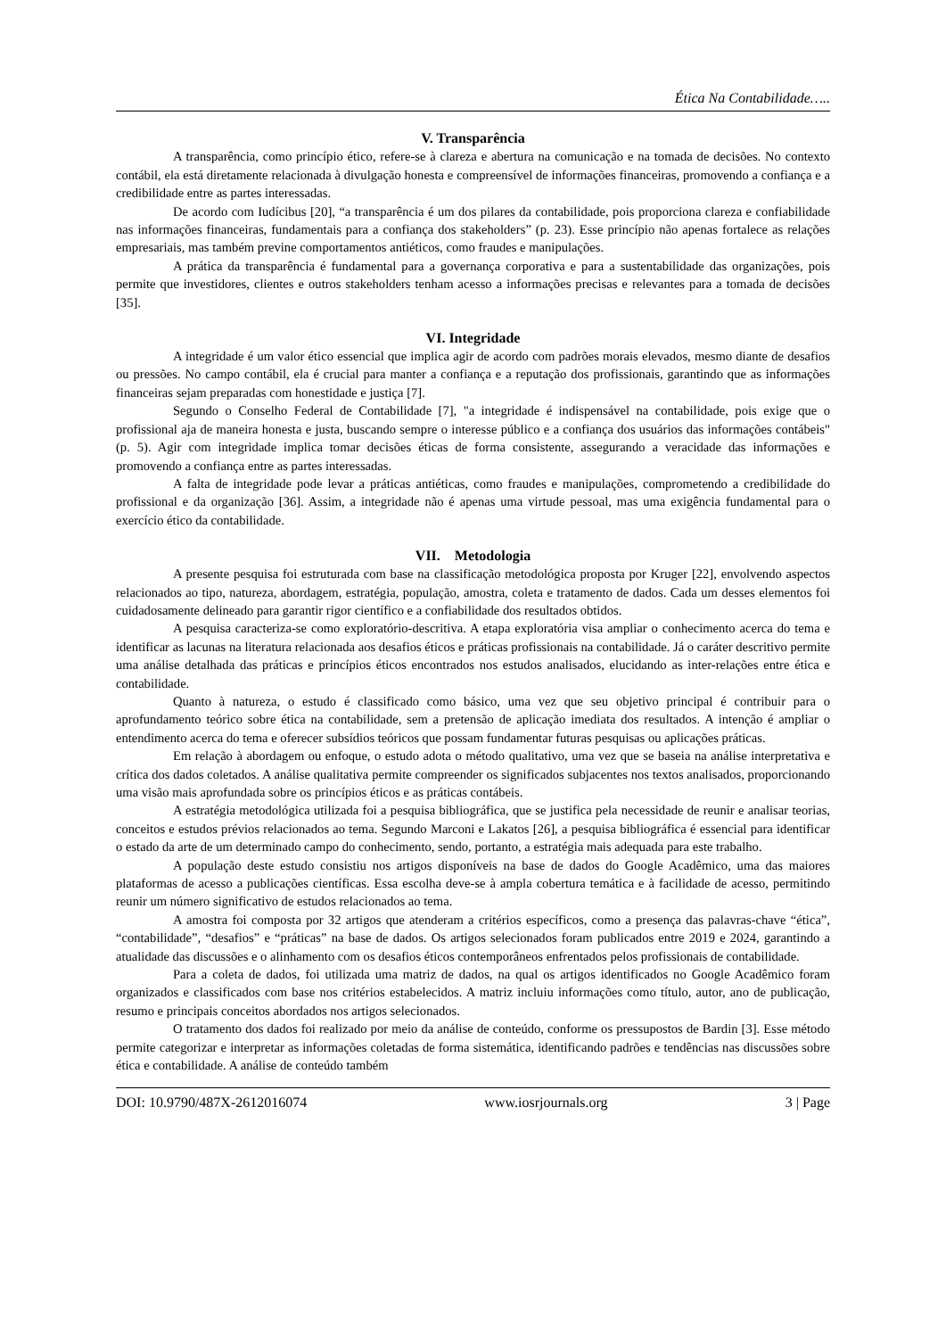Ética Na Contabilidade…..
V. Transparência
A transparência, como princípio ético, refere-se à clareza e abertura na comunicação e na tomada de decisões. No contexto contábil, ela está diretamente relacionada à divulgação honesta e compreensível de informações financeiras, promovendo a confiança e a credibilidade entre as partes interessadas.
De acordo com Iudícibus [20], “a transparência é um dos pilares da contabilidade, pois proporciona clareza e confiabilidade nas informações financeiras, fundamentais para a confiança dos stakeholders” (p. 23). Esse princípio não apenas fortalece as relações empresariais, mas também previne comportamentos antiéticos, como fraudes e manipulações.
A prática da transparência é fundamental para a governança corporativa e para a sustentabilidade das organizações, pois permite que investidores, clientes e outros stakeholders tenham acesso a informações precisas e relevantes para a tomada de decisões [35].
VI. Integridade
A integridade é um valor ético essencial que implica agir de acordo com padrões morais elevados, mesmo diante de desafios ou pressões. No campo contábil, ela é crucial para manter a confiança e a reputação dos profissionais, garantindo que as informações financeiras sejam preparadas com honestidade e justiça [7].
Segundo o Conselho Federal de Contabilidade [7], "a integridade é indispensável na contabilidade, pois exige que o profissional aja de maneira honesta e justa, buscando sempre o interesse público e a confiança dos usuários das informações contábeis" (p. 5). Agir com integridade implica tomar decisões éticas de forma consistente, assegurando a veracidade das informações e promovendo a confiança entre as partes interessadas.
A falta de integridade pode levar a práticas antiéticas, como fraudes e manipulações, comprometendo a credibilidade do profissional e da organização [36]. Assim, a integridade não é apenas uma virtude pessoal, mas uma exigência fundamental para o exercício ético da contabilidade.
VII. Metodologia
A presente pesquisa foi estruturada com base na classificação metodológica proposta por Kruger [22], envolvendo aspectos relacionados ao tipo, natureza, abordagem, estratégia, população, amostra, coleta e tratamento de dados. Cada um desses elementos foi cuidadosamente delineado para garantir rigor científico e a confiabilidade dos resultados obtidos.
A pesquisa caracteriza-se como exploratório-descritiva. A etapa exploratória visa ampliar o conhecimento acerca do tema e identificar as lacunas na literatura relacionada aos desafios éticos e práticas profissionais na contabilidade. Já o caráter descritivo permite uma análise detalhada das práticas e princípios éticos encontrados nos estudos analisados, elucidando as inter-relações entre ética e contabilidade.
Quanto à natureza, o estudo é classificado como básico, uma vez que seu objetivo principal é contribuir para o aprofundamento teórico sobre ética na contabilidade, sem a pretensão de aplicação imediata dos resultados. A intenção é ampliar o entendimento acerca do tema e oferecer subsídios teóricos que possam fundamentar futuras pesquisas ou aplicações práticas.
Em relação à abordagem ou enfoque, o estudo adota o método qualitativo, uma vez que se baseia na análise interpretativa e crítica dos dados coletados. A análise qualitativa permite compreender os significados subjacentes nos textos analisados, proporcionando uma visão mais aprofundada sobre os princípios éticos e as práticas contábeis.
A estratégia metodológica utilizada foi a pesquisa bibliográfica, que se justifica pela necessidade de reunir e analisar teorias, conceitos e estudos prévios relacionados ao tema. Segundo Marconi e Lakatos [26], a pesquisa bibliográfica é essencial para identificar o estado da arte de um determinado campo do conhecimento, sendo, portanto, a estratégia mais adequada para este trabalho.
A população deste estudo consistiu nos artigos disponíveis na base de dados do Google Acadêmico, uma das maiores plataformas de acesso a publicações científicas. Essa escolha deve-se à ampla cobertura temática e à facilidade de acesso, permitindo reunir um número significativo de estudos relacionados ao tema.
A amostra foi composta por 32 artigos que atenderam a critérios específicos, como a presença das palavras-chave “ética”, “contabilidade”, “desafios” e “práticas” na base de dados. Os artigos selecionados foram publicados entre 2019 e 2024, garantindo a atualidade das discussões e o alinhamento com os desafios éticos contemporâneos enfrentados pelos profissionais de contabilidade.
Para a coleta de dados, foi utilizada uma matriz de dados, na qual os artigos identificados no Google Acadêmico foram organizados e classificados com base nos critérios estabelecidos. A matriz incluiu informações como título, autor, ano de publicação, resumo e principais conceitos abordados nos artigos selecionados.
O tratamento dos dados foi realizado por meio da análise de conteúdo, conforme os pressupostos de Bardin [3]. Esse método permite categorizar e interpretar as informações coletadas de forma sistemática, identificando padrões e tendências nas discussões sobre ética e contabilidade. A análise de conteúdo também
DOI: 10.9790/487X-2612016074 www.iosrjournals.org 3 | Page